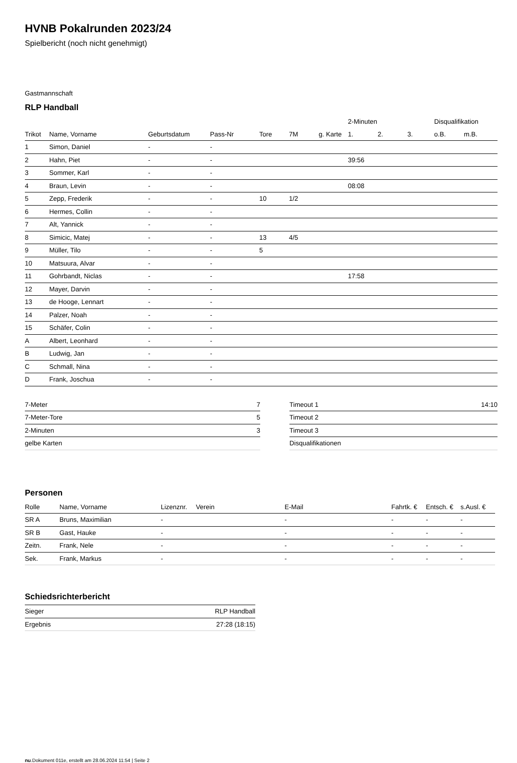HVNB Pokalrunden 2023/24
Spielbericht (noch nicht genehmigt)
Gastmannschaft
RLP Handball
| | | | | | | | 2-Minuten | | | Disqualifikation | |
| --- | --- | --- | --- | --- | --- | --- | --- | --- | --- | --- | --- |
| Trikot | Name, Vorname | Geburtsdatum | Pass-Nr | Tore | 7M | g. Karte | 1. | 2. | 3. | o.B. | m.B. |
| 1 | Simon, Daniel | - | - | | | | | | | | |
| 2 | Hahn, Piet | - | - | | | | 39:56 | | | | |
| 3 | Sommer, Karl | - | - | | | | | | | | |
| 4 | Braun, Levin | - | - | | | | 08:08 | | | | |
| 5 | Zepp, Frederik | - | - | 10 | 1/2 | | | | | | |
| 6 | Hermes, Collin | - | - | | | | | | | | |
| 7 | Alt, Yannick | - | - | | | | | | | | |
| 8 | Simicic, Matej | - | - | 13 | 4/5 | | | | | | |
| 9 | Müller, Tilo | - | - | 5 | | | | | | | |
| 10 | Matsuura, Alvar | - | - | | | | | | | | |
| 11 | Gohrbandt, Niclas | - | - | | | | 17:58 | | | | |
| 12 | Mayer, Darvin | - | - | | | | | | | | |
| 13 | de Hooge, Lennart | - | - | | | | | | | | |
| 14 | Palzer, Noah | - | - | | | | | | | | |
| 15 | Schäfer, Colin | - | - | | | | | | | | |
| A | Albert, Leonhard | - | - | | | | | | | | |
| B | Ludwig, Jan | - | - | | | | | | | | |
| C | Schmall, Nina | - | - | | | | | | | | |
| D | Frank, Joschua | - | - | | | | | | | | |
| 7-Meter | 7 |
| 7-Meter-Tore | 5 |
| 2-Minuten | 3 |
| gelbe Karten | |
| Timeout 1 | 14:10 |
| Timeout 2 | |
| Timeout 3 | |
| Disqualifikationen | |
Personen
| Rolle | Name, Vorname | Lizenznr. | Verein | E-Mail | Fahrtk. € | Entsch. € | s.Ausl. € |
| --- | --- | --- | --- | --- | --- | --- | --- |
| SR A | Bruns, Maximilian | - | | - | - | - | - |
| SR B | Gast, Hauke | - | | - | - | - | - |
| Zeitn. | Frank, Nele | - | | - | - | - | - |
| Sek. | Frank, Markus | - | | - | - | - | - |
Schiedsrichterbericht
| Sieger | RLP Handball |
| Ergebnis | 27:28 (18:15) |
nu.Dokument 011e, erstellt am 28.06.2024 11:54 | Seite 2